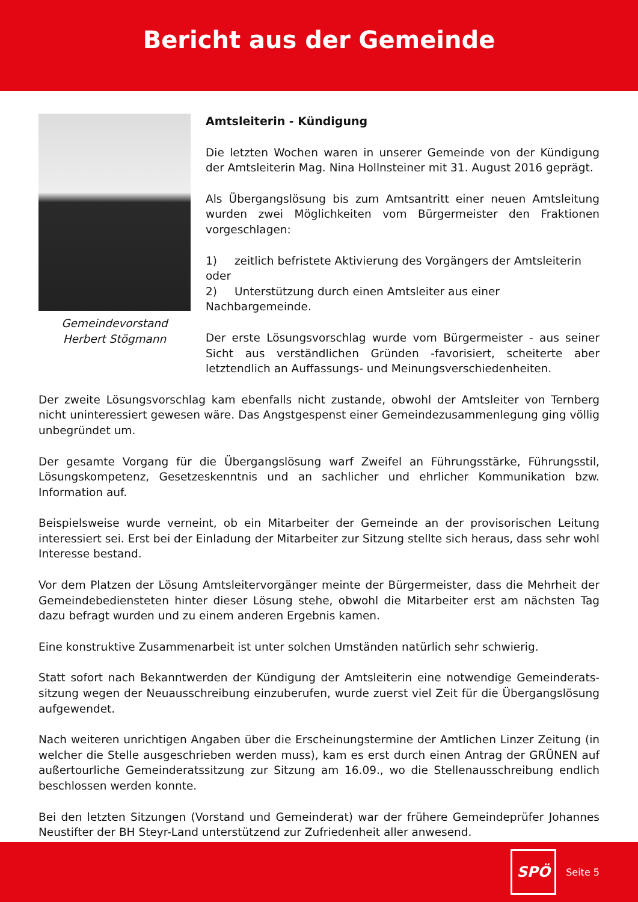Bericht aus der Gemeinde
Gemeindevorstand
Herbert Stögmann
Amtsleiterin - Kündigung
Die letzten Wochen waren in unserer Gemeinde von der Kündigung der Amtsleiterin Mag. Nina Hollnsteiner mit 31. August 2016 geprägt.
Als Übergangslösung bis zum Amtsantritt einer neuen Amtsleitung wurden zwei Möglichkeiten vom Bürgermeister den Fraktionen vorgeschlagen:
1) zeitlich befristete Aktivierung des Vorgängers der Amtsleiterin oder
2) Unterstützung durch einen Amtsleiter aus einer Nachbargemeinde.
Der erste Lösungsvorschlag wurde vom Bürgermeister - aus seiner Sicht aus verständlichen Gründen -favorisiert, scheiterte aber letztendlich an Auffassungs- und Meinungsverschiedenheiten.
Der zweite Lösungsvorschlag kam ebenfalls nicht zustande, obwohl der Amtsleiter von Ternberg nicht uninteressiert gewesen wäre. Das Angstgespenst einer Gemeindezusammenlegung ging völlig unbegründet um.
Der gesamte Vorgang für die Übergangslösung warf Zweifel an Führungsstärke, Führungsstil, Lösungskompetenz, Gesetzeskenntnis und an sachlicher und ehrlicher Kommunikation bzw. Information auf.
Beispielsweise wurde verneint, ob ein Mitarbeiter der Gemeinde an der provisorischen Leitung interessiert sei. Erst bei der Einladung der Mitarbeiter zur Sitzung stellte sich heraus, dass sehr wohl Interesse bestand.
Vor dem Platzen der Lösung Amtsleitervorgänger meinte der Bürgermeister, dass die Mehrheit der Gemeindebediensteten hinter dieser Lösung stehe, obwohl die Mitarbeiter erst am nächsten Tag dazu befragt wurden und zu einem anderen Ergebnis kamen.
Eine konstruktive Zusammenarbeit ist unter solchen Umständen natürlich sehr schwierig.
Statt sofort nach Bekanntwerden der Kündigung der Amtsleiterin eine notwendige Gemeinderats-sitzung wegen der Neuausschreibung einzuberufen, wurde zuerst viel Zeit für die Übergangslösung aufgewendet.
Nach weiteren unrichtigen Angaben über die Erscheinungstermine der Amtlichen Linzer Zeitung (in welcher die Stelle ausgeschrieben werden muss), kam es erst durch einen Antrag der GRÜNEN auf außertourliche Gemeinderatssitzung zur Sitzung am 16.09., wo die Stellenausschreibung endlich beschlossen werden konnte.
Bei den letzten Sitzungen (Vorstand und Gemeinderat) war der frühere Gemeindeprüfer Johannes Neustifter der BH Steyr-Land unterstützend zur Zufriedenheit aller anwesend.
SPÖ
Seite 5